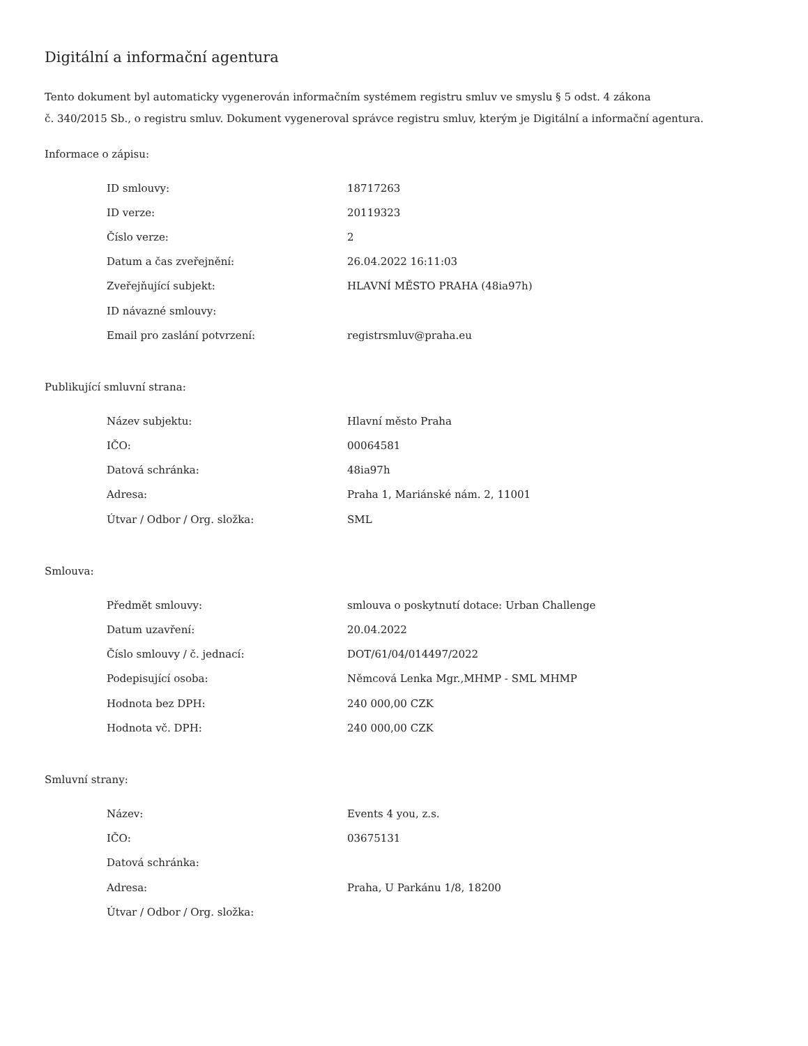Digitální a informační agentura
Tento dokument byl automaticky vygenerován informačním systémem registru smluv ve smyslu § 5 odst. 4 zákona
č. 340/2015 Sb., o registru smluv. Dokument vygeneroval správce registru smluv, kterým je Digitální a informační agentura.
Informace o zápisu:
| ID smlouvy: | 18717263 |
| ID verze: | 20119323 |
| Číslo verze: | 2 |
| Datum a čas zveřejnění: | 26.04.2022 16:11:03 |
| Zveřejňující subjekt: | HLAVNÍ MĚSTO PRAHA (48ia97h) |
| ID návazné smlouvy: | |
| Email pro zaslání potvrzení: | registrsmluv@praha.eu |
Publikující smluvní strana:
| Název subjektu: | Hlavní město Praha |
| IČO: | 00064581 |
| Datová schránka: | 48ia97h |
| Adresa: | Praha 1, Mariánské nám. 2, 11001 |
| Útvar / Odbor / Org. složka: | SML |
Smlouva:
| Předmět smlouvy: | smlouva o poskytnutí dotace: Urban Challenge |
| Datum uzavření: | 20.04.2022 |
| Číslo smlouvy / č. jednací: | DOT/61/04/014497/2022 |
| Podepisující osoba: | Němcová Lenka Mgr.,MHMP - SML MHMP |
| Hodnota bez DPH: | 240 000,00 CZK |
| Hodnota vč. DPH: | 240 000,00 CZK |
Smluvní strany:
| Název: | Events 4 you, z.s. |
| IČO: | 03675131 |
| Datová schránka: | |
| Adresa: | Praha, U Parkánu 1/8, 18200 |
| Útvar / Odbor / Org. složka: | |